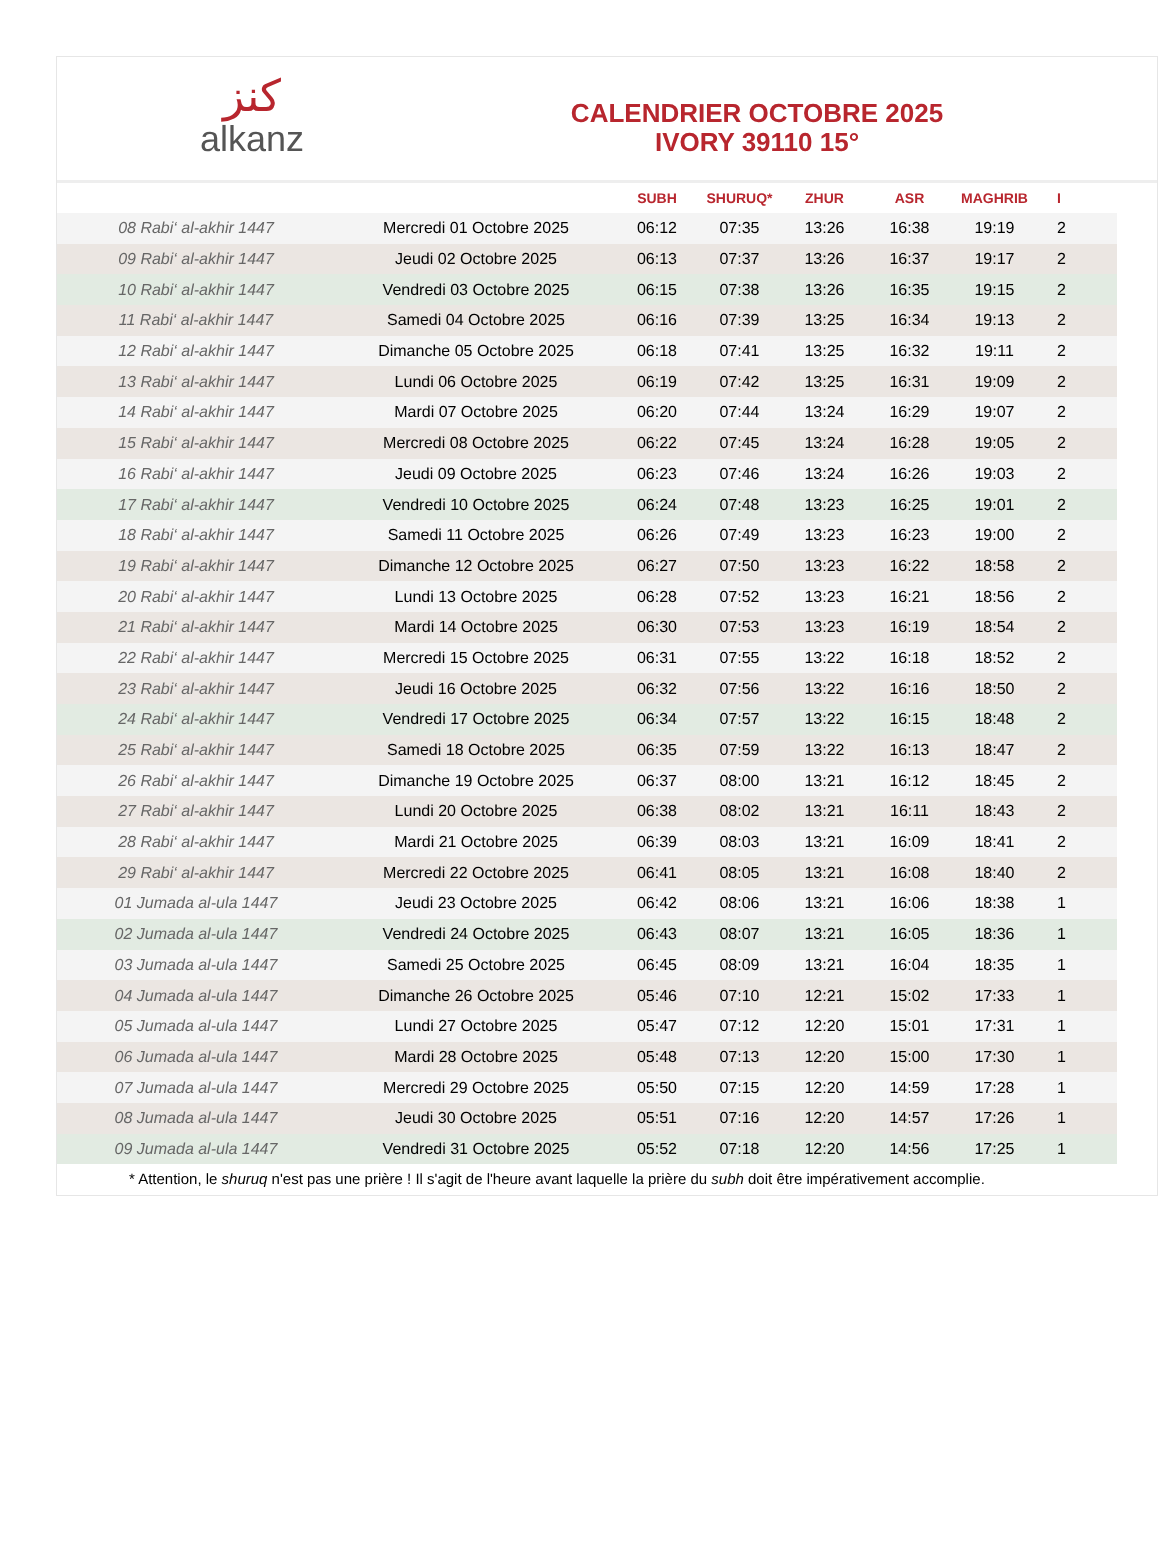كنز
alkanz
CALENDRIER OCTOBRE 2025
IVORY 39110 15°
| | | SUBH | SHURUQ* | ZHUR | ASR | MAGHRIB | I |
| --- | --- | --- | --- | --- | --- | --- | --- |
| 08 Rabi‘ al-akhir 1447 | Mercredi 01 Octobre 2025 | 06:12 | 07:35 | 13:26 | 16:38 | 19:19 | 2 |
| 09 Rabi‘ al-akhir 1447 | Jeudi 02 Octobre 2025 | 06:13 | 07:37 | 13:26 | 16:37 | 19:17 | 2 |
| 10 Rabi‘ al-akhir 1447 | Vendredi 03 Octobre 2025 | 06:15 | 07:38 | 13:26 | 16:35 | 19:15 | 2 |
| 11 Rabi‘ al-akhir 1447 | Samedi 04 Octobre 2025 | 06:16 | 07:39 | 13:25 | 16:34 | 19:13 | 2 |
| 12 Rabi‘ al-akhir 1447 | Dimanche 05 Octobre 2025 | 06:18 | 07:41 | 13:25 | 16:32 | 19:11 | 2 |
| 13 Rabi‘ al-akhir 1447 | Lundi 06 Octobre 2025 | 06:19 | 07:42 | 13:25 | 16:31 | 19:09 | 2 |
| 14 Rabi‘ al-akhir 1447 | Mardi 07 Octobre 2025 | 06:20 | 07:44 | 13:24 | 16:29 | 19:07 | 2 |
| 15 Rabi‘ al-akhir 1447 | Mercredi 08 Octobre 2025 | 06:22 | 07:45 | 13:24 | 16:28 | 19:05 | 2 |
| 16 Rabi‘ al-akhir 1447 | Jeudi 09 Octobre 2025 | 06:23 | 07:46 | 13:24 | 16:26 | 19:03 | 2 |
| 17 Rabi‘ al-akhir 1447 | Vendredi 10 Octobre 2025 | 06:24 | 07:48 | 13:23 | 16:25 | 19:01 | 2 |
| 18 Rabi‘ al-akhir 1447 | Samedi 11 Octobre 2025 | 06:26 | 07:49 | 13:23 | 16:23 | 19:00 | 2 |
| 19 Rabi‘ al-akhir 1447 | Dimanche 12 Octobre 2025 | 06:27 | 07:50 | 13:23 | 16:22 | 18:58 | 2 |
| 20 Rabi‘ al-akhir 1447 | Lundi 13 Octobre 2025 | 06:28 | 07:52 | 13:23 | 16:21 | 18:56 | 2 |
| 21 Rabi‘ al-akhir 1447 | Mardi 14 Octobre 2025 | 06:30 | 07:53 | 13:23 | 16:19 | 18:54 | 2 |
| 22 Rabi‘ al-akhir 1447 | Mercredi 15 Octobre 2025 | 06:31 | 07:55 | 13:22 | 16:18 | 18:52 | 2 |
| 23 Rabi‘ al-akhir 1447 | Jeudi 16 Octobre 2025 | 06:32 | 07:56 | 13:22 | 16:16 | 18:50 | 2 |
| 24 Rabi‘ al-akhir 1447 | Vendredi 17 Octobre 2025 | 06:34 | 07:57 | 13:22 | 16:15 | 18:48 | 2 |
| 25 Rabi‘ al-akhir 1447 | Samedi 18 Octobre 2025 | 06:35 | 07:59 | 13:22 | 16:13 | 18:47 | 2 |
| 26 Rabi‘ al-akhir 1447 | Dimanche 19 Octobre 2025 | 06:37 | 08:00 | 13:21 | 16:12 | 18:45 | 2 |
| 27 Rabi‘ al-akhir 1447 | Lundi 20 Octobre 2025 | 06:38 | 08:02 | 13:21 | 16:11 | 18:43 | 2 |
| 28 Rabi‘ al-akhir 1447 | Mardi 21 Octobre 2025 | 06:39 | 08:03 | 13:21 | 16:09 | 18:41 | 2 |
| 29 Rabi‘ al-akhir 1447 | Mercredi 22 Octobre 2025 | 06:41 | 08:05 | 13:21 | 16:08 | 18:40 | 2 |
| 01 Jumada al-ula 1447 | Jeudi 23 Octobre 2025 | 06:42 | 08:06 | 13:21 | 16:06 | 18:38 | 1 |
| 02 Jumada al-ula 1447 | Vendredi 24 Octobre 2025 | 06:43 | 08:07 | 13:21 | 16:05 | 18:36 | 1 |
| 03 Jumada al-ula 1447 | Samedi 25 Octobre 2025 | 06:45 | 08:09 | 13:21 | 16:04 | 18:35 | 1 |
| 04 Jumada al-ula 1447 | Dimanche 26 Octobre 2025 | 05:46 | 07:10 | 12:21 | 15:02 | 17:33 | 1 |
| 05 Jumada al-ula 1447 | Lundi 27 Octobre 2025 | 05:47 | 07:12 | 12:20 | 15:01 | 17:31 | 1 |
| 06 Jumada al-ula 1447 | Mardi 28 Octobre 2025 | 05:48 | 07:13 | 12:20 | 15:00 | 17:30 | 1 |
| 07 Jumada al-ula 1447 | Mercredi 29 Octobre 2025 | 05:50 | 07:15 | 12:20 | 14:59 | 17:28 | 1 |
| 08 Jumada al-ula 1447 | Jeudi 30 Octobre 2025 | 05:51 | 07:16 | 12:20 | 14:57 | 17:26 | 1 |
| 09 Jumada al-ula 1447 | Vendredi 31 Octobre 2025 | 05:52 | 07:18 | 12:20 | 14:56 | 17:25 | 1 |
* Attention, le shuruq n'est pas une prière ! Il s'agit de l'heure avant laquelle la prière du subh doit être impérativement accomplie.